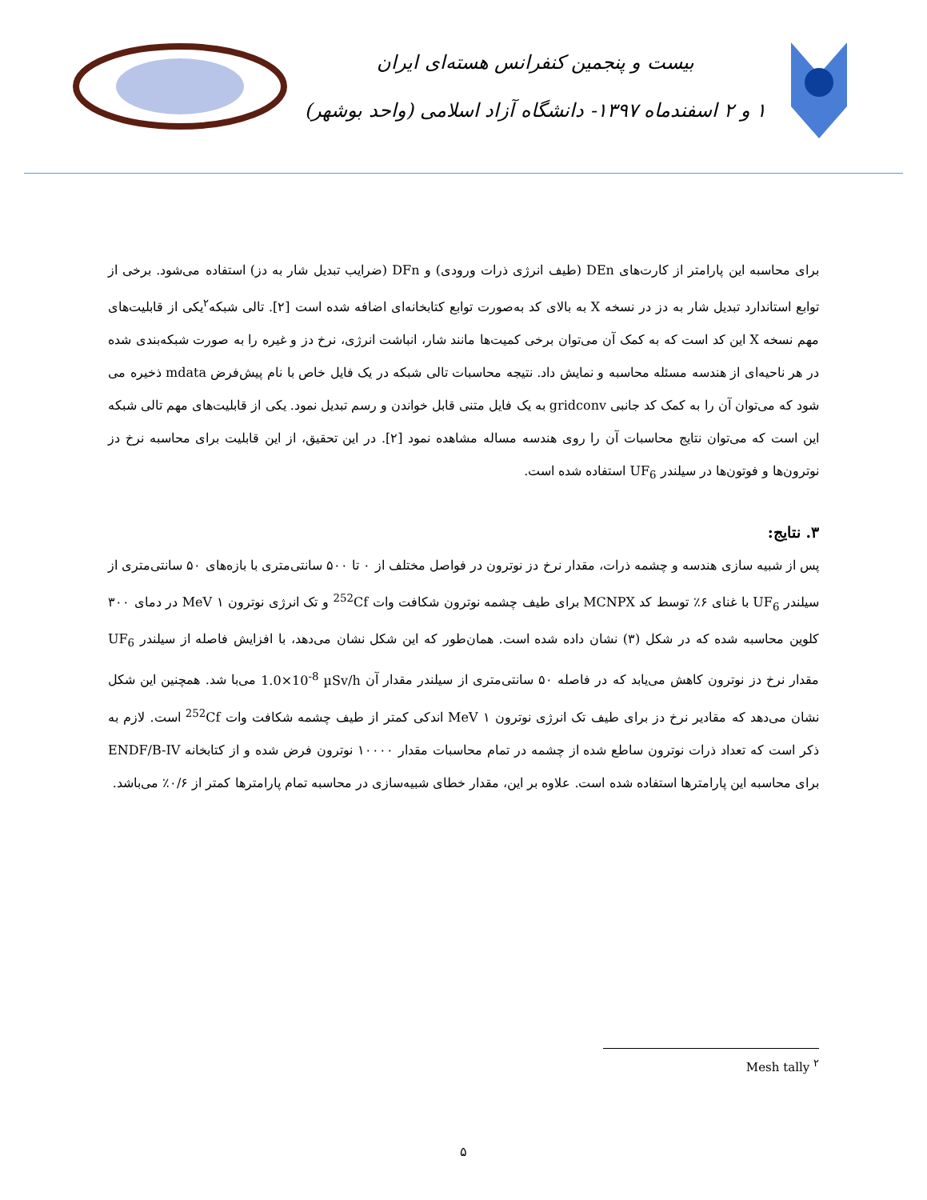بیست و پنجمین کنفرانس هسته‌ای ایران
۱ و ۲ اسفندماه ۱۳۹۷- دانشگاه آزاد اسلامی (واحد بوشهر)
برای محاسبه این پارامتر از کارت‌های DEn (طیف انرژی ذرات ورودی) و DFn (ضرایب تبدیل شار به دز) استفاده می‌شود. برخی از توابع استاندارد تبدیل شار به دز در نسخه X به بالای کد به‌صورت توابع کتابخانه‌ای اضافه شده است [۲]. تالی شبکه<sup>۲</sup>یکی از قابلیت‌های مهم نسخه X این کد است که به کمک آن می‌توان برخی کمیت‌ها مانند شار، انباشت انرژی، نرخ دز و غیره را به صورت شبکه‌بندی شده در هر ناحیه‌ای از هندسه مسئله محاسبه و نمایش داد. نتیجه محاسبات تالی شبکه در یک فایل خاص با نام پیش‌فرض mdata ذخیره می شود که می‌توان آن را به کمک کد جانبی gridconv به یک فایل متنی قابل خواندن و رسم تبدیل نمود. یکی از قابلیت‌های مهم تالی شبکه این است که می‌توان نتایج محاسبات آن را روی هندسه مساله مشاهده نمود [۲]. در این تحقیق، از این قابلیت برای محاسبه نرخ دز نوترون‌ها و فوتون‌ها در سیلندر UF<sub>6</sub> استفاده شده است.
۳. نتایج:
پس از شبیه سازی هندسه و چشمه ذرات، مقدار نرخ دز نوترون در فواصل مختلف از ۰ تا ۵۰۰ سانتی‌متری با بازه‌های ۵۰ سانتی‌متری از سیلندر UF<sub>6</sub> با غنای ۶٪ توسط کد MCNPX برای طیف چشمه نوترون شکافت وات <sup>252</sup>Cf و تک انرژی نوترون ۱ MeV در دمای ۳۰۰ کلوین محاسبه شده که در شکل (۳) نشان داده شده است. همان‌طور که این شکل نشان می‌دهد، با افزایش فاصله از سیلندر UF<sub>6</sub> مقدار نرخ دز نوترون کاهش می‌یابد که در فاصله ۵۰ سانتی‌متری از سیلندر مقدار آن 1.0×10<sup>-8</sup> µSv/h می‌با شد. همچنین این شکل نشان می‌دهد که مقادیر نرخ دز برای طیف تک انرژی نوترون ۱ MeV اندکی کمتر از طیف چشمه شکافت وات <sup>252</sup>Cf است. لازم به ذکر است که تعداد ذرات نوترون ساطع شده از چشمه در تمام محاسبات مقدار ۱۰۰۰۰ نوترون فرض شده و از کتابخانه ENDF/B-IV برای محاسبه این پارامترها استفاده شده است. علاوه بر این، مقدار خطای شبیه‌سازی در محاسبه تمام پارامترها کمتر از ۰/۶٪ می‌باشد.
<sup>۲</sup> Mesh tally
۵